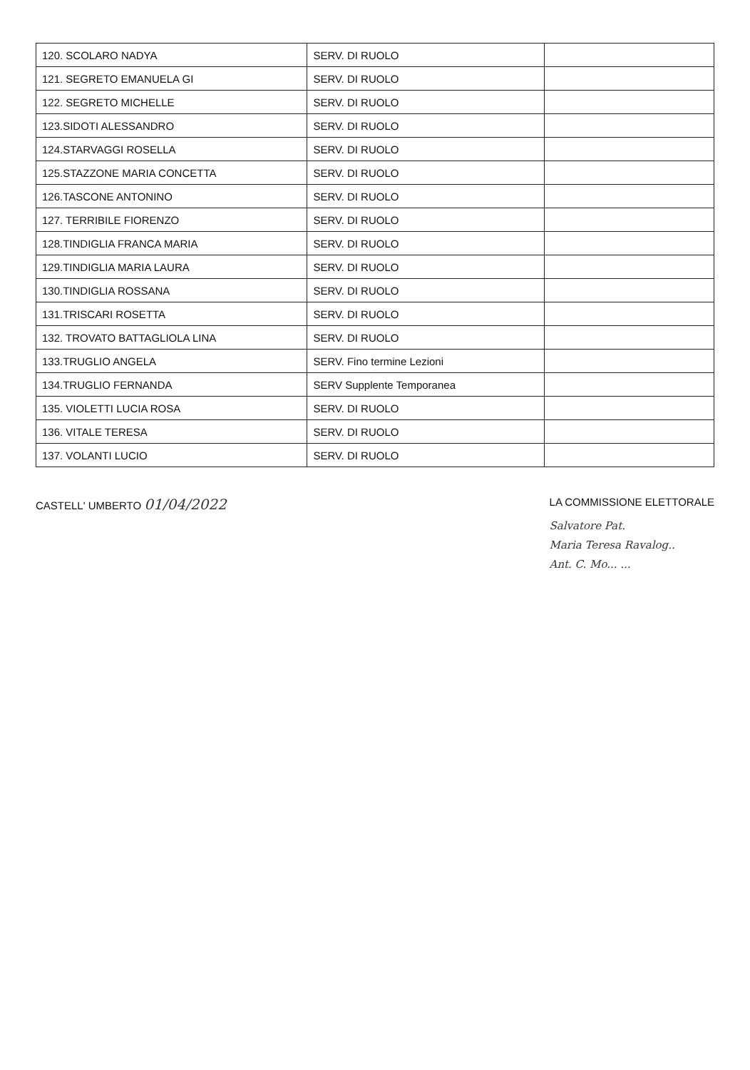| 120. SCOLARO NADYA | SERV. DI RUOLO | |
| 121. SEGRETO EMANUELA GI | SERV. DI RUOLO | |
| 122. SEGRETO MICHELLE | SERV. DI RUOLO | |
| 123.SIDOTI ALESSANDRO | SERV. DI RUOLO | |
| 124.STARVAGGI ROSELLA | SERV. DI RUOLO | |
| 125.STAZZONE MARIA CONCETTA | SERV. DI RUOLO | |
| 126.TASCONE ANTONINO | SERV. DI RUOLO | |
| 127. TERRIBILE FIORENZO | SERV. DI RUOLO | |
| 128.TINDIGLIA FRANCA MARIA | SERV. DI RUOLO | |
| 129.TINDIGLIA MARIA LAURA | SERV. DI RUOLO | |
| 130.TINDIGLIA ROSSANA | SERV. DI RUOLO | |
| 131.TRISCARI ROSETTA | SERV. DI RUOLO | |
| 132. TROVATO BATTAGLIOLA LINA | SERV. DI RUOLO | |
| 133.TRUGLIO ANGELA | SERV. Fino termine Lezioni | |
| 134.TRUGLIO FERNANDA | SERV Supplente Temporanea | |
| 135. VIOLETTI LUCIA ROSA | SERV. DI RUOLO | |
| 136. VITALE TERESA | SERV. DI RUOLO | |
| 137. VOLANTI LUCIO | SERV. DI RUOLO | |
CASTELL' UMBERTO 01/04/2022
LA COMMISSIONE ELETTORALE
Salvatore Pat.
Maria Teresa Ravalog..
Ant. C. Mo... ...